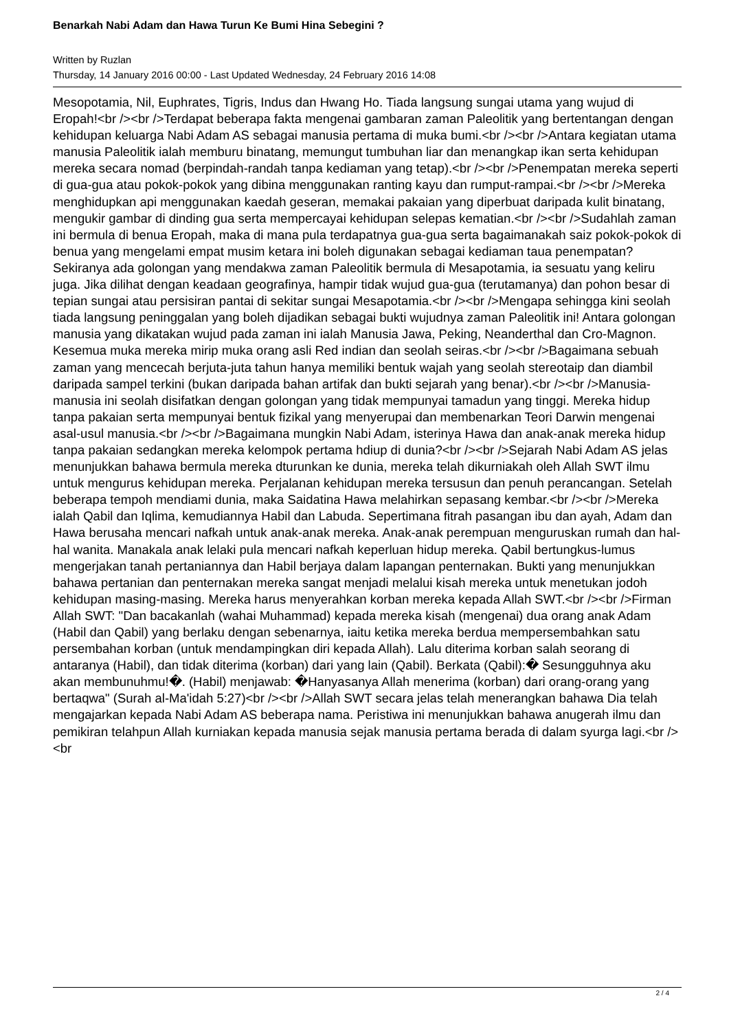Benarkah Nabi Adam dan Hawa Turun Ke Bumi Hina Sebegini ?
Written by Ruzlan
Thursday, 14 January 2016 00:00 - Last Updated Wednesday, 24 February 2016 14:08
Mesopotamia, Nil, Euphrates, Tigris, Indus dan Hwang Ho. Tiada langsung sungai utama yang wujud di Eropah!<br /><br />Terdapat beberapa fakta mengenai gambaran zaman Paleolitik yang bertentangan dengan kehidupan keluarga Nabi Adam AS sebagai manusia pertama di muka bumi.<br /><br />Antara kegiatan utama manusia Paleolitik ialah memburu binatang, memungut tumbuhan liar dan menangkap ikan serta kehidupan mereka secara nomad (berpindah-randah tanpa kediaman yang tetap).<br /><br />Penempatan mereka seperti di gua-gua atau pokok-pokok yang dibina menggunakan ranting kayu dan rumput-rampai.<br /><br />Mereka menghidupkan api menggunakan kaedah geseran, memakai pakaian yang diperbuat daripada kulit binatang, mengukir gambar di dinding gua serta mempercayai kehidupan selepas kematian.<br /><br />Sudahlah zaman ini bermula di benua Eropah, maka di mana pula terdapatnya gua-gua serta bagaimanakah saiz pokok-pokok di benua yang mengelami empat musim ketara ini boleh digunakan sebagai kediaman taua penempatan? Sekiranya ada golongan yang mendakwa zaman Paleolitik bermula di Mesapotamia, ia sesuatu yang keliru juga. Jika dilihat dengan keadaan geografinya, hampir tidak wujud gua-gua (terutamanya) dan pohon besar di tepian sungai atau persisiran pantai di sekitar sungai Mesapotamia.<br /><br />Mengapa sehingga kini seolah tiada langsung peninggalan yang boleh dijadikan sebagai bukti wujudnya zaman Paleolitik ini! Antara golongan manusia yang dikatakan wujud pada zaman ini ialah Manusia Jawa, Peking, Neanderthal dan Cro-Magnon. Kesemua muka mereka mirip muka orang asli Red indian dan seolah seiras.<br /><br />Bagaimana sebuah zaman yang mencecah berjuta-juta tahun hanya memiliki bentuk wajah yang seolah stereotaip dan diambil daripada sampel terkini (bukan daripada bahan artifak dan bukti sejarah yang benar).<br /><br />Manusia-manusia ini seolah disifatkan dengan golongan yang tidak mempunyai tamadun yang tinggi. Mereka hidup tanpa pakaian serta mempunyai bentuk fizikal yang menyerupai dan membenarkan Teori Darwin mengenai asal-usul manusia.<br /><br />Bagaimana mungkin Nabi Adam, isterinya Hawa dan anak-anak mereka hidup tanpa pakaian sedangkan mereka kelompok pertama hdiup di dunia?<br /><br />Sejarah Nabi Adam AS jelas menunjukkan bahawa bermula mereka dturunkan ke dunia, mereka telah dikurniakah oleh Allah SWT ilmu untuk mengurus kehidupan mereka. Perjalanan kehidupan mereka tersusun dan penuh perancangan. Setelah beberapa tempoh mendiami dunia, maka Saidatina Hawa melahirkan sepasang kembar.<br /><br />Mereka ialah Qabil dan Iqlima, kemudiannya Habil dan Labuda. Sepertimana fitrah pasangan ibu dan ayah, Adam dan Hawa berusaha mencari nafkah untuk anak-anak mereka. Anak-anak perempuan menguruskan rumah dan hal-hal wanita. Manakala anak lelaki pula mencari nafkah keperluan hidup mereka. Qabil bertungkus-lumus mengerjakan tanah pertaniannya dan Habil berjaya dalam lapangan penternakan. Bukti yang menunjukkan bahawa pertanian dan penternakan mereka sangat menjadi melalui kisah mereka untuk menetukan jodoh kehidupan masing-masing. Mereka harus menyerahkan korban mereka kepada Allah SWT.<br /><br />Firman Allah SWT: "Dan bacakanlah (wahai Muhammad) kepada mereka kisah (mengenai) dua orang anak Adam (Habil dan Qabil) yang berlaku dengan sebenarnya, iaitu ketika mereka berdua mempersembahkan satu persembahan korban (untuk mendampingkan diri kepada Allah). Lalu diterima korban salah seorang di antaranya (Habil), dan tidak diterima (korban) dari yang lain (Qabil). Berkata (Qabil):� Sesungguhnya aku akan membunuhmu!�. (Habil) menjawab: �Hanyasanya Allah menerima (korban) dari orang-orang yang bertaqwa" (Surah al-Ma'idah 5:27)<br /><br />Allah SWT secara jelas telah menerangkan bahawa Dia telah mengajarkan kepada Nabi Adam AS beberapa nama. Peristiwa ini menunjukkan bahawa anugerah ilmu dan pemikiran telahpun Allah kurniakan kepada manusia sejak manusia pertama berada di dalam syurga lagi.<br /><br
2 / 4